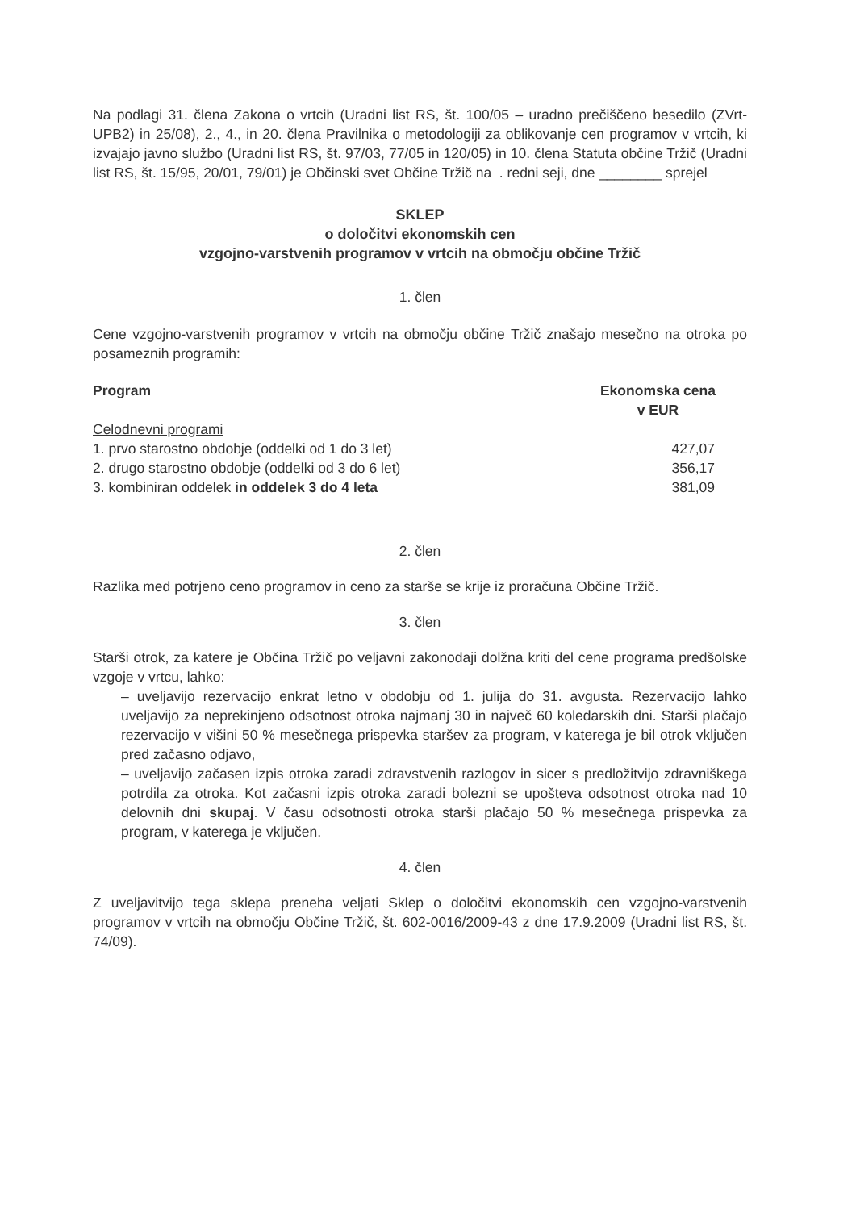Na podlagi 31. člena Zakona o vrtcih (Uradni list RS, št. 100/05 – uradno prečiščeno besedilo (ZVrt-UPB2) in 25/08), 2., 4., in 20. člena Pravilnika o metodologiji za oblikovanje cen programov v vrtcih, ki izvajajo javno službo (Uradni list RS, št. 97/03, 77/05 in 120/05) in 10. člena Statuta občine Tržič (Uradni list RS, št. 15/95, 20/01, 79/01) je Občinski svet Občine Tržič na . redni seji, dne ________ sprejel
SKLEP
o določitvi ekonomskih cen
vzgojno-varstvenih programov v vrtcih na območju občine Tržič
1. člen
Cene vzgojno-varstvenih programov v vrtcih na območju občine Tržič znašajo mesečno na otroka po posameznih programih:
| Program | Ekonomska cena v EUR |
| --- | --- |
| Celodnevni programi | |
| 1. prvo starostno obdobje (oddelki od 1 do 3 let) | 427,07 |
| 2. drugo starostno obdobje (oddelki od 3 do 6 let) | 356,17 |
| 3. kombiniran oddelek in oddelek 3 do 4 leta | 381,09 |
2. člen
Razlika med potrjeno ceno programov in ceno za starše se krije iz proračuna Občine Tržič.
3. člen
Starši otrok, za katere je Občina Tržič po veljavni zakonodaji dolžna kriti del cene programa predšolske vzgoje v vrtcu, lahko:
– uveljavijo rezervacijo enkrat letno v obdobju od 1. julija do 31. avgusta. Rezervacijo lahko uveljavijo za neprekinjeno odsotnost otroka najmanj 30 in največ 60 koledarskih dni. Starši plačajo rezervacijo v višini 50 % mesečnega prispevka staršev za program, v katerega je bil otrok vključen pred začasno odjavo,
– uveljavijo začasen izpis otroka zaradi zdravstvenih razlogov in sicer s predložitvijo zdravniškega potrdila za otroka. Kot začasni izpis otroka zaradi bolezni se upošteva odsotnost otroka nad 10 delovnih dni skupaj. V času odsotnosti otroka starši plačajo 50 % mesečnega prispevka za program, v katerega je vključen.
4. člen
Z uveljavitvijo tega sklepa preneha veljati Sklep o določitvi ekonomskih cen vzgojno-varstvenih programov v vrtcih na območju Občine Tržič, št. 602-0016/2009-43 z dne 17.9.2009 (Uradni list RS, št. 74/09).